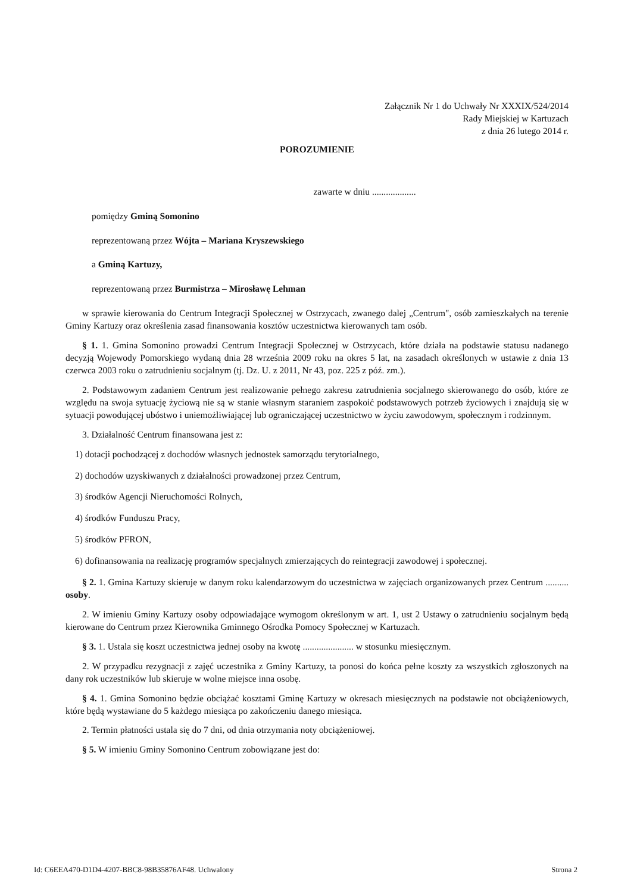Załącznik Nr 1 do Uchwały Nr XXXIX/524/2014
Rady Miejskiej w Kartuzach
z dnia 26 lutego 2014 r.
POROZUMIENIE
zawarte w dniu ...................
pomiędzy Gminą Somonino
reprezentowaną przez Wójta – Mariana Kryszewskiego
a Gminą Kartuzy,
reprezentowaną przez Burmistrza – Mirosławę Lehman
w sprawie kierowania do Centrum Integracji Społecznej w Ostrzycach, zwanego dalej „Centrum", osób zamieszkałych na terenie Gminy Kartuzy oraz określenia zasad finansowania kosztów uczestnictwa kierowanych tam osób.
§ 1. 1. Gmina Somonino prowadzi Centrum Integracji Społecznej w Ostrzycach, które działa na podstawie statusu nadanego decyzją Wojewody Pomorskiego wydaną dnia 28 września 2009 roku na okres 5 lat, na zasadach określonych w ustawie z dnia 13 czerwca 2003 roku o zatrudnieniu socjalnym (tj. Dz. U. z 2011, Nr 43, poz. 225 z póź. zm.).
2. Podstawowym zadaniem Centrum jest realizowanie pełnego zakresu zatrudnienia socjalnego skierowanego do osób, które ze względu na swoja sytuację życiową nie są w stanie własnym staraniem zaspokoić podstawowych potrzeb życiowych i znajdują się w sytuacji powodującej ubóstwo i uniemożliwiającej lub ograniczającej uczestnictwo w życiu zawodowym, społecznym i rodzinnym.
3. Działalność Centrum finansowana jest z:
1) dotacji pochodzącej z dochodów własnych jednostek samorządu terytorialnego,
2) dochodów uzyskiwanych z działalności prowadzonej przez Centrum,
3) środków Agencji Nieruchomości Rolnych,
4) środków Funduszu Pracy,
5) środków PFRON,
6) dofinansowania na realizację programów specjalnych zmierzających do reintegracji zawodowej i społecznej.
§ 2. 1. Gmina Kartuzy skieruje w danym roku kalendarzowym do uczestnictwa w zajęciach organizowanych przez Centrum .......... osoby.
2. W imieniu Gminy Kartuzy osoby odpowiadające wymogom określonym w art. 1, ust 2 Ustawy o zatrudnieniu socjalnym będą kierowane do Centrum przez Kierownika Gminnego Ośrodka Pomocy Społecznej w Kartuzach.
§ 3. 1. Ustala się koszt uczestnictwa jednej osoby na kwotę ...................... w stosunku miesięcznym.
2. W przypadku rezygnacji z zajęć uczestnika z Gminy Kartuzy, ta ponosi do końca pełne koszty za wszystkich zgłoszonych na dany rok uczestników lub skieruje w wolne miejsce inna osobę.
§ 4. 1. Gmina Somonino będzie obciążać kosztami Gminę Kartuzy w okresach miesięcznych na podstawie not obciążeniowych, które będą wystawiane do 5 każdego miesiąca po zakończeniu danego miesiąca.
2. Termin płatności ustala się do 7 dni, od dnia otrzymania noty obciążeniowej.
§ 5. W imieniu Gminy Somonino Centrum zobowiązane jest do:
Id: C6EEA470-D1D4-4207-BBC8-98B35876AF48. Uchwalony Strona 2